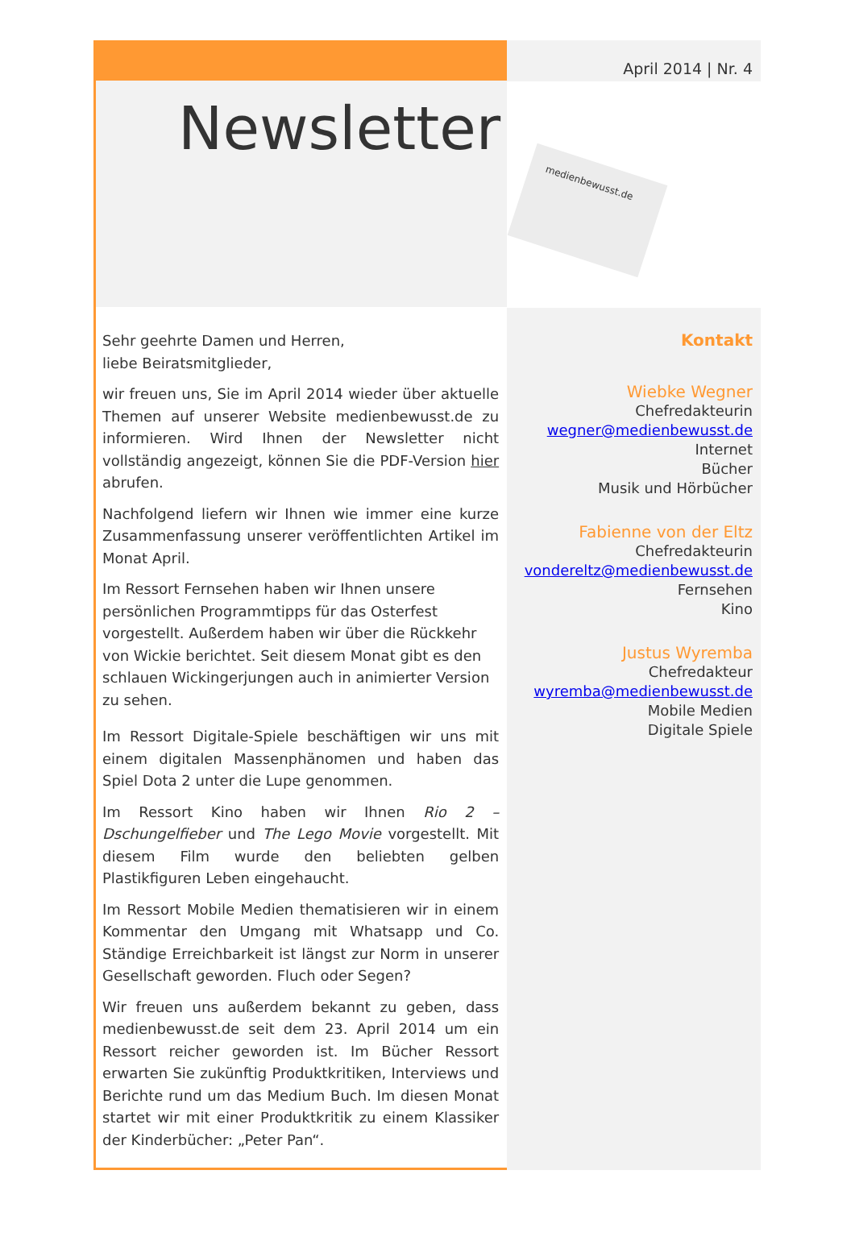Newsletter
Sehr geehrte Damen und Herren,
liebe Beiratsmitglieder,
wir freuen uns, Sie im April 2014 wieder über aktuelle Themen auf unserer Website medienbewusst.de zu informieren. Wird Ihnen der Newsletter nicht vollständig angezeigt, können Sie die PDF-Version hier abrufen.
Nachfolgend liefern wir Ihnen wie immer eine kurze Zusammenfassung unserer veröffentlichten Artikel im Monat April.
Im Ressort Fernsehen haben wir Ihnen unsere persönlichen Programmtipps für das Osterfest vorgestellt. Außerdem haben wir über die Rückkehr von Wickie berichtet. Seit diesem Monat gibt es den schlauen Wickingerjungen auch in animierter Version zu sehen.
Im Ressort Digitale-Spiele beschäftigen wir uns mit einem digitalen Massenphänomen und haben das Spiel Dota 2 unter die Lupe genommen.
Im Ressort Kino haben wir Ihnen Rio 2 – Dschungelfieber und The Lego Movie vorgestellt. Mit diesem Film wurde den beliebten gelben Plastikfiguren Leben eingehaucht.
Im Ressort Mobile Medien thematisieren wir in einem Kommentar den Umgang mit Whatsapp und Co. Ständige Erreichbarkeit ist längst zur Norm in unserer Gesellschaft geworden. Fluch oder Segen?
Wir freuen uns außerdem bekannt zu geben, dass medienbewusst.de seit dem 23. April 2014 um ein Ressort reicher geworden ist. Im Bücher Ressort erwarten Sie zukünftig Produktkritiken, Interviews und Berichte rund um das Medium Buch. Im diesen Monat startet wir mit einer Produktkritik zu einem Klassiker der Kinderbücher: „Peter Pan“.
April 2014 | Nr. 4
medienbewusst.de
Kontakt
Wiebke Wegner
Chefredakteurin
wegner@medienbewusst.de
Internet
Bücher
Musik und Hörbücher
Fabienne von der Eltz
Chefredakteurin
vondereltz@medienbewusst.de
Fernsehen
Kino
Justus Wyremba
Chefredakteur
wyremba@medienbewusst.de
Mobile Medien
Digitale Spiele